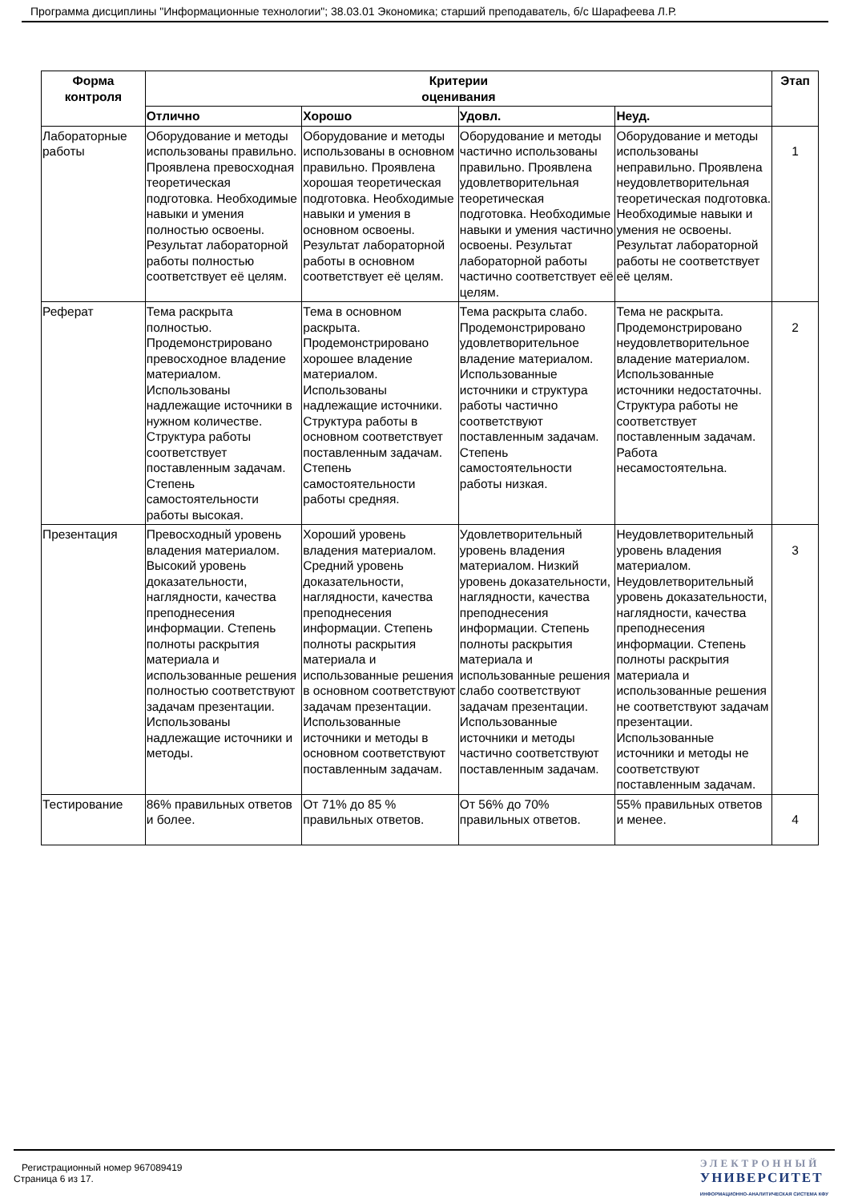Программа дисциплины "Информационные технологии"; 38.03.01 Экономика; старший преподаватель, б/с Шарафеева Л.Р.
| Форма контроля | Критерии оценивания | | | | Этап |
| --- | --- | --- | --- | --- | --- |
| | Отлично | Хорошо | Удовл. | Неуд. | |
| Лабораторные работы | Оборудование и методы использованы правильно. Проявлена превосходная теоретическая подготовка. Необходимые навыки и умения полностью освоены. Результат лабораторной работы полностью соответствует её целям. | Оборудование и методы использованы в основном правильно. Проявлена хорошая теоретическая подготовка. Необходимые навыки и умения в основном освоены. Результат лабораторной работы в основном соответствует её целям. | Оборудование и методы частично использованы правильно. Проявлена удовлетворительная теоретическая подготовка. Необходимые навыки и умения частично освоены. Результат лабораторной работы частично соответствует её целям. | Оборудование и методы использованы неправильно. Проявлена неудовлетворительная теоретическая подготовка. Необходимые навыки и умения не освоены. Результат лабораторной работы не соответствует её целям. | 1 |
| Реферат | Тема раскрыта полностью. Продемонстрировано превосходное владение материалом. Использованы надлежащие источники в нужном количестве. Структура работы соответствует поставленным задачам. Степень самостоятельности работы высокая. | Тема в основном раскрыта. Продемонстрировано хорошее владение материалом. Использованы надлежащие источники. Структура работы в основном соответствует поставленным задачам. Степень самостоятельности работы средняя. | Тема раскрыта слабо. Продемонстрировано удовлетворительное владение материалом. Использованные источники и структура работы частично соответствуют поставленным задачам. Степень самостоятельности работы низкая. | Тема не раскрыта. Продемонстрировано неудовлетворительное владение материалом. Использованные источники недостаточны. Структура работы не соответствует поставленным задачам. Работа несамостоятельна. | 2 |
| Презентация | Превосходный уровень владения материалом. Высокий уровень доказательности, наглядности, качества преподнесения информации. Степень полноты раскрытия материала и использованные решения полностью соответствуют задачам презентации. Использованы надлежащие источники и методы. | Хороший уровень владения материалом. Средний уровень доказательности, наглядности, качества преподнесения информации. Степень полноты раскрытия материала и использованные решения в основном соответствуют задачам презентации. Использованные источники и методы в основном соответствуют поставленным задачам. | Удовлетворительный уровень владения материалом. Низкий уровень доказательности, наглядности, качества преподнесения информации. Степень полноты раскрытия материала и использованные решения слабо соответствуют задачам презентации. Использованные источники и методы частично соответствуют поставленным задачам. | Неудовлетворительный уровень владения материалом. Неудовлетворительный уровень доказательности, наглядности, качества преподнесения информации. Степень полноты раскрытия материала и использованные решения не соответствуют задачам презентации. Использованные источники и методы не соответствуют поставленным задачам. | 3 |
| Тестирование | 86% правильных ответов и более. | От 71% до 85 % правильных ответов. | От 56% до 70% правильных ответов. | 55% правильных ответов и менее. | 4 |
Регистрационный номер 967089419
Страница 6 из 17.
ЭЛЕКТРОННЫЙ
УНИВЕРСИТЕТ
ИНФОРМАЦИОННО-АНАЛИТИЧЕСКАЯ СИСТЕМА КФУ